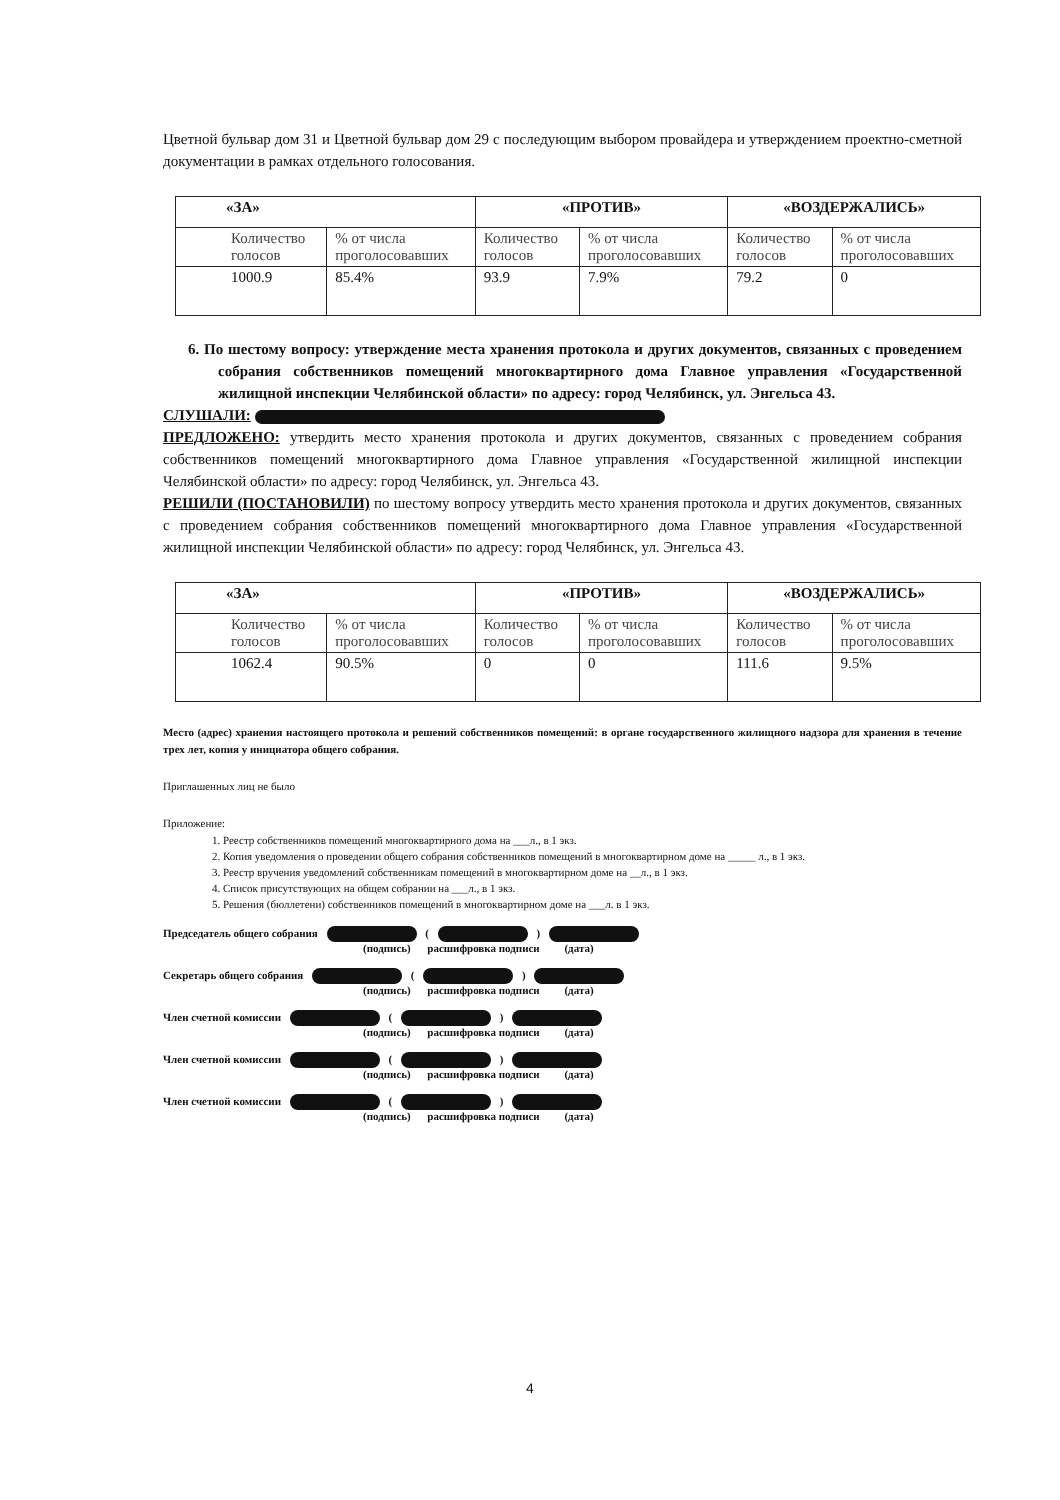Цветной бульвар дом 31 и Цветной бульвар дом 29 с последующим выбором провайдера и утверждением проектно-сметной документации в рамках отдельного голосования.
| «ЗА» | | «ПРОТИВ» | | «ВОЗДЕРЖАЛИСЬ» | |
| --- | --- | --- | --- | --- | --- |
| Количество голосов | % от числа проголосовавших | Количество голосов | % от числа проголосовавших | Количество голосов | % от числа проголосовавших |
| 1000.9 | 85.4% | 93.9 | 7.9% | 79.2 | 0 |
6. По шестому вопросу: утверждение места хранения протокола и других документов, связанных с проведением собрания собственников помещений многоквартирного дома Главное управления «Государственной жилищной инспекции Челябинской области» по адресу: город Челябинск, ул. Энгельса 43.
СЛУШАЛИ:
ПРЕДЛОЖЕНО: утвердить место хранения протокола и других документов, связанных с проведением собрания собственников помещений многоквартирного дома Главное управления «Государственной жилищной инспекции Челябинской области» по адресу: город Челябинск, ул. Энгельса 43.
РЕШИЛИ (ПОСТАНОВИЛИ) по шестому вопросу утвердить место хранения протокола и других документов, связанных с проведением собрания собственников помещений многоквартирного дома Главное управления «Государственной жилищной инспекции Челябинской области» по адресу: город Челябинск, ул. Энгельса 43.
| «ЗА» | | «ПРОТИВ» | | «ВОЗДЕРЖАЛИСЬ» | |
| --- | --- | --- | --- | --- | --- |
| Количество голосов | % от числа проголосовавших | Количество голосов | % от числа проголосовавших | Количество голосов | % от числа проголосовавших |
| 1062.4 | 90.5% | 0 | 0 | 111.6 | 9.5% |
Место (адрес) хранения настоящего протокола и решений собственников помещений: в органе государственного жилищного надзора для хранения в течение трех лет, копия у инициатора общего собрания.
Приглашенных лиц не было
Приложение:
1. Реестр собственников помещений многоквартирного дома на ___л., в 1 экз.
2. Копия уведомления о проведении общего собрания собственников помещений в многоквартирном доме на _____ л., в 1 экз.
3. Реестр вручения уведомлений собственникам помещений в многоквартирном доме на __л., в 1 экз.
4. Список присутствующих на общем собрании на ___л., в 1 экз.
5. Решения (бюллетени) собственников помещений в многоквартирном доме на ___л. в 1 экз.
Председатель общего собрания ( )
(подпись) расшифровка подписи (дата)
Секретарь общего собрания ( )
(подпись) расшифровка подписи (дата)
Член счетной комиссии ( )
(подпись) расшифровка подписи (дата)
Член счетной комиссии ( )
(подпись) расшифровка подписи (дата)
Член счетной комиссии ( )
(подпись) расшифровка подписи (дата)
4